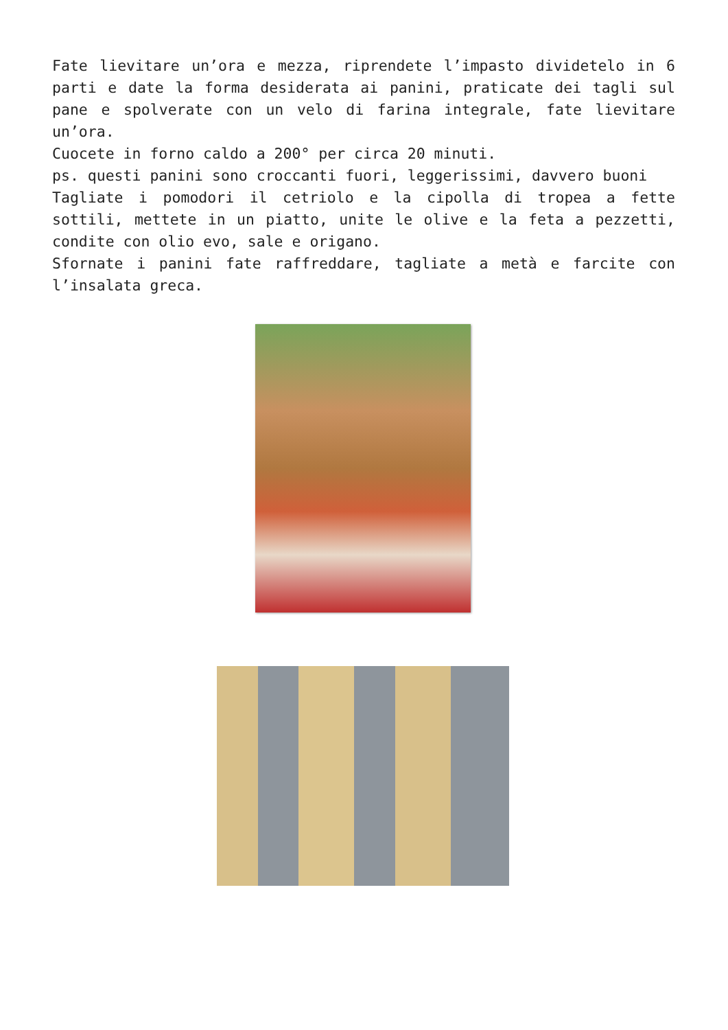Fate lievitare un’ora e mezza, riprendete l’impasto dividetelo in 6 parti e date la forma desiderata ai panini, praticate dei tagli sul pane e spolverate con un velo di farina integrale, fate lievitare un’ora.
Cuocete in forno caldo a 200° per circa 20 minuti.
ps. questi panini sono croccanti fuori, leggerissimi, davvero buoni
Tagliate i pomodori il cetriolo e la cipolla di tropea a fette sottili, mettete in un piatto, unite le olive e la feta a pezzetti, condite con olio evo, sale e origano.
Sfornate i panini fate raffreddare, tagliate a metà e farcite con l’insalata greca.